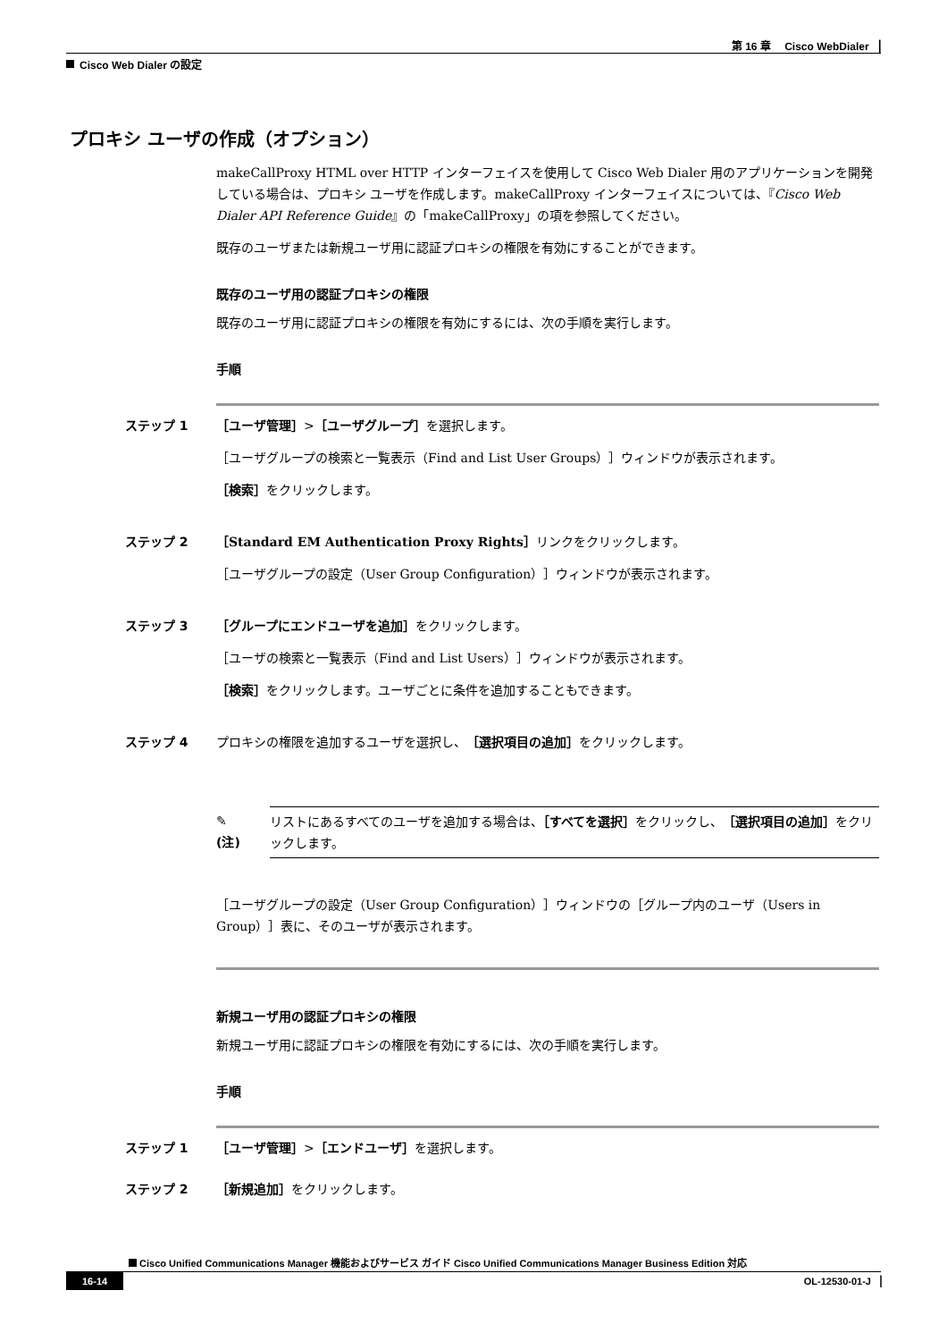第 16 章　 Cisco WebDialer ▕
Cisco Web Dialer の設定
プロキシ ユーザの作成（オプション）
makeCallProxy HTML over HTTP インターフェイスを使用して Cisco Web Dialer 用のアプリケーションを開発している場合は、プロキシ ユーザを作成します。makeCallProxy インターフェイスについては、『Cisco Web Dialer API Reference Guide』の「makeCallProxy」の項を参照してください。
既存のユーザまたは新規ユーザ用に認証プロキシの権限を有効にすることができます。
既存のユーザ用の認証プロキシの権限
既存のユーザ用に認証プロキシの権限を有効にするには、次の手順を実行します。
手順
ステップ 1 ［ユーザ管理］>［ユーザグループ］を選択します。
［ユーザグループの検索と一覧表示（Find and List User Groups）］ウィンドウが表示されます。
［検索］をクリックします。
ステップ 2 ［Standard EM Authentication Proxy Rights］リンクをクリックします。
［ユーザグループの設定（User Group Configuration）］ウィンドウが表示されます。
ステップ 3 ［グループにエンドユーザを追加］をクリックします。
［ユーザの検索と一覧表示（Find and List Users）］ウィンドウが表示されます。
［検索］をクリックします。ユーザごとに条件を追加することもできます。
ステップ 4 プロキシの権限を追加するユーザを選択し、［選択項目の追加］をクリックします。
✎
(注)
リストにあるすべてのユーザを追加する場合は、［すべてを選択］をクリックし、［選択項目の追加］をクリックします。
［ユーザグループの設定（User Group Configuration）］ウィンドウの［グループ内のユーザ（Users in Group）］表に、そのユーザが表示されます。
新規ユーザ用の認証プロキシの権限
新規ユーザ用に認証プロキシの権限を有効にするには、次の手順を実行します。
手順
ステップ 1 ［ユーザ管理］>［エンドユーザ］を選択します。
ステップ 2 ［新規追加］をクリックします。
Cisco Unified Communications Manager 機能およびサービス ガイド Cisco Unified Communications Manager Business Edition 対応
16-14 OL-12530-01-J ▕